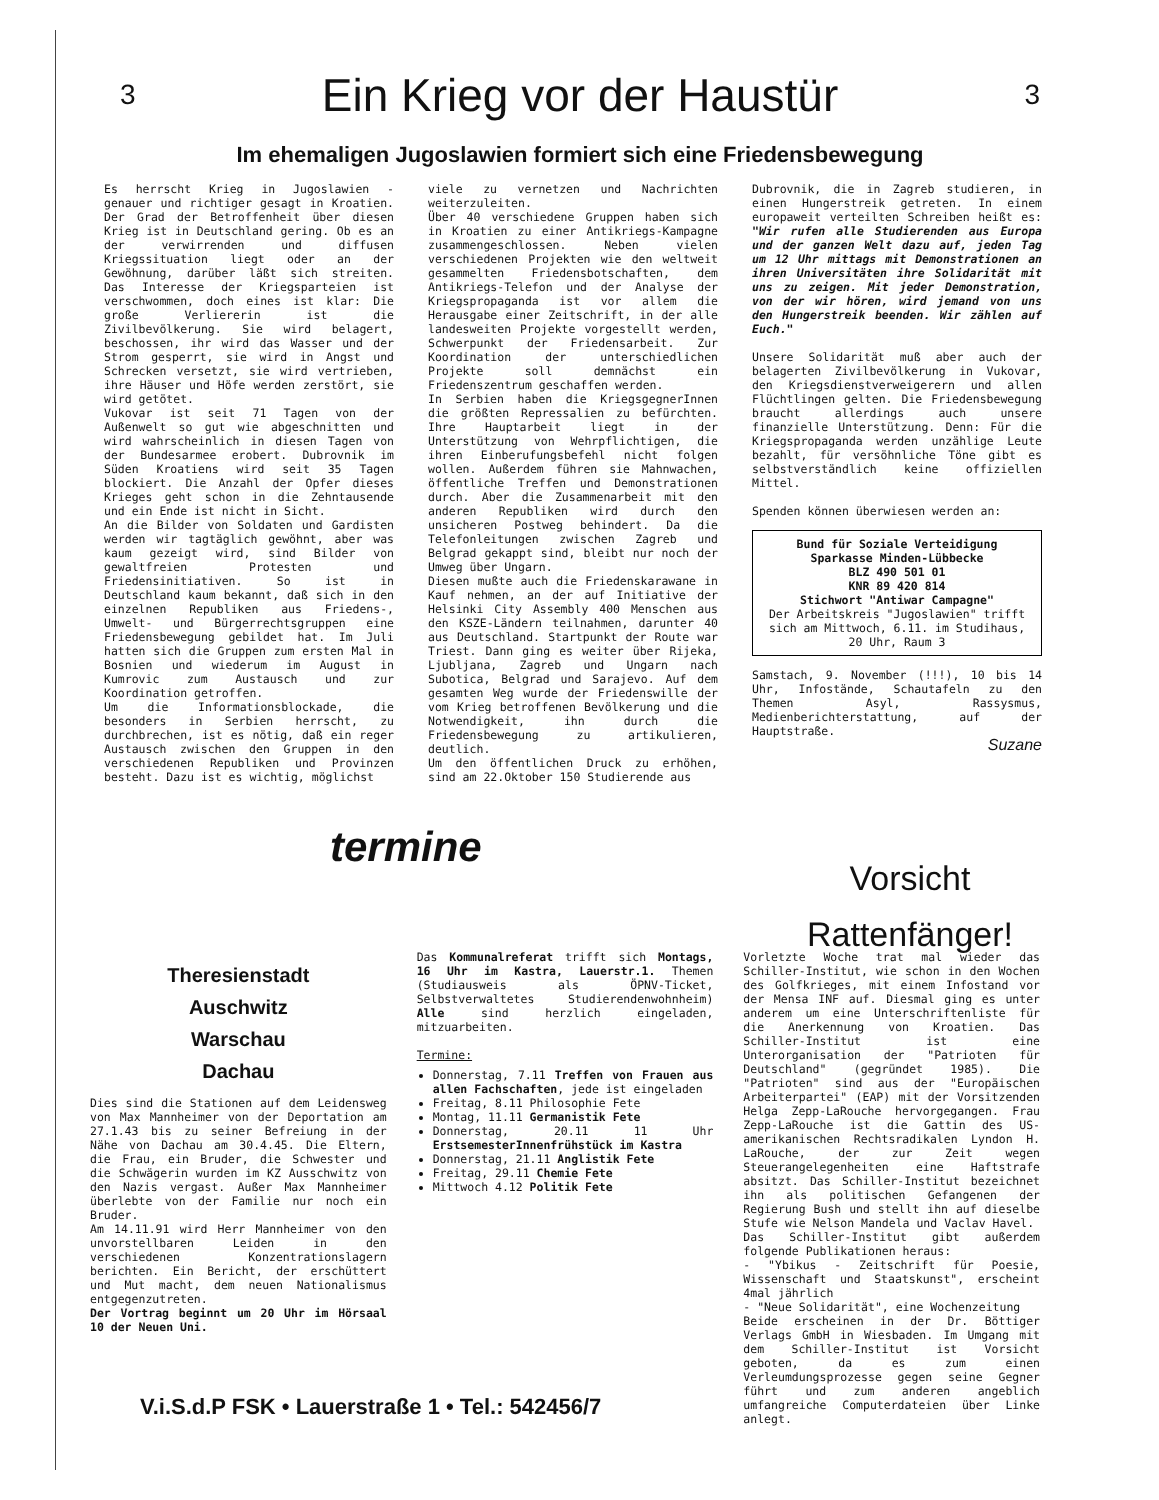3
Ein Krieg vor der Haustür
3
Im ehemaligen Jugoslawien formiert sich eine Friedensbewegung
Es herrscht Krieg in Jugoslawien - genauer und richtiger gesagt in Kroatien. Der Grad der Betroffenheit über diesen Krieg ist in Deutschland gering. Ob es an der verwirrenden und diffusen Kriegssituation liegt oder an der Gewöhnung, darüber läßt sich streiten. Das Interesse der Kriegsparteien ist verschwommen, doch eines ist klar: Die große Verliererin ist die Zivilbevölkerung. Sie wird belagert, beschossen, ihr wird das Wasser und der Strom gesperrt, sie wird in Angst und Schrecken versetzt, sie wird vertrieben, ihre Häuser und Höfe werden zerstört, sie wird getötet.
Vukovar ist seit 71 Tagen von der Außenwelt so gut wie abgeschnitten und wird wahrscheinlich in diesen Tagen von der Bundesarmee erobert. Dubrovnik im Süden Kroatiens wird seit 35 Tagen blockiert. Die Anzahl der Opfer dieses Krieges geht schon in die Zehntausende und ein Ende ist nicht in Sicht.
An die Bilder von Soldaten und Gardisten werden wir tagtäglich gewöhnt, aber was kaum gezeigt wird, sind Bilder von gewaltfreien Protesten und Friedensinitiativen. So ist in Deutschland kaum bekannt, daß sich in den einzelnen Republiken aus Friedens-, Umwelt- und Bürgerrechtsgruppen eine Friedensbewegung gebildet hat. Im Juli hatten sich die Gruppen zum ersten Mal in Bosnien und wiederum im August in Kumrovic zum Austausch und zur Koordination getroffen.
Um die Informationsblockade, die besonders in Serbien herrscht, zu durchbrechen, ist es nötig, daß ein reger Austausch zwischen den Gruppen in den verschiedenen Republiken und Provinzen besteht. Dazu ist es wichtig, möglichst
viele zu vernetzen und Nachrichten weiterzuleiten.
Über 40 verschiedene Gruppen haben sich in Kroatien zu einer Antikriegs-Kampagne zusammengeschlossen. Neben vielen verschiedenen Projekten wie den weltweit gesammelten Friedensbotschaften, dem Antikriegs-Telefon und der Analyse der Kriegspropaganda ist vor allem die Herausgabe einer Zeitschrift, in der alle landesweiten Projekte vorgestellt werden, Schwerpunkt der Friedensarbeit. Zur Koordination der unterschiedlichen Projekte soll demnächst ein Friedenszentrum geschaffen werden.
In Serbien haben die KriegsgegnerInnen die größten Repressalien zu befürchten. Ihre Hauptarbeit liegt in der Unterstützung von Wehrpflichtigen, die ihren Einberufungsbefehl nicht folgen wollen. Außerdem führen sie Mahnwachen, öffentliche Treffen und Demonstrationen durch. Aber die Zusammenarbeit mit den anderen Republiken wird durch den unsicheren Postweg behindert. Da die Telefonleitungen zwischen Zagreb und Belgrad gekappt sind, bleibt nur noch der Umweg über Ungarn.
Diesen mußte auch die Friedenskarawane in Kauf nehmen, an der auf Initiative der Helsinki City Assembly 400 Menschen aus den KSZE-Ländern teilnahmen, darunter 40 aus Deutschland. Startpunkt der Route war Triest. Dann ging es weiter über Rijeka, Ljubljana, Zagreb und Ungarn nach Subotica, Belgrad und Sarajevo. Auf dem gesamten Weg wurde der Friedenswille der vom Krieg betroffenen Bevölkerung und die Notwendigkeit, ihn durch die Friedensbewegung zu artikulieren, deutlich.
Um den öffentlichen Druck zu erhöhen, sind am 22.Oktober 150 Studierende aus
Dubrovnik, die in Zagreb studieren, in einen Hungerstreik getreten. In einem europaweit verteilten Schreiben heißt es: "Wir rufen alle Studierenden aus Europa und der ganzen Welt dazu auf, jeden Tag um 12 Uhr mittags mit Demonstrationen an ihren Universitäten ihre Solidarität mit uns zu zeigen. Mit jeder Demonstration, von der wir hören, wird jemand von uns den Hungerstreik beenden. Wir zählen auf Euch."
Unsere Solidarität muß aber auch der belagerten Zivilbevölkerung in Vukovar, den Kriegsdienstverweigerern und allen Flüchtlingen gelten. Die Friedensbewegung braucht allerdings auch unsere finanzielle Unterstützung. Denn: Für die Kriegspropaganda werden unzählige Leute bezahlt, für versöhnliche Töne gibt es selbstverständlich keine offiziellen Mittel.
Spenden können überwiesen werden an:
Bund für Soziale Verteidigung
Sparkasse Minden-Lübbecke
BLZ 490 501 01
KNR 89 420 814
Stichwort "Antiwar Campagne"
Der Arbeitskreis "Jugoslawien" trifft sich am Mittwoch, 6.11. im Studihaus, 20 Uhr, Raum 3
Samstach, 9. November (!!!), 10 bis 14 Uhr, Infostände, Schautafeln zu den Themen Asyl, Rassysmus, Medienberichterstattung, auf der Hauptstraße.
Suzane
termine
Vorsicht
Rattenfänger!
Theresienstadt
Auschwitz
Warschau
Dachau
Dies sind die Stationen auf dem Leidensweg von Max Mannheimer von der Deportation am 27.1.43 bis zu seiner Befreiung in der Nähe von Dachau am 30.4.45. Die Eltern, die Frau, ein Bruder, die Schwester und die Schwägerin wurden im KZ Ausschwitz von den Nazis vergast. Außer Max Mannheimer überlebte von der Familie nur noch ein Bruder.
Am 14.11.91 wird Herr Mannheimer von den unvorstellbaren Leiden in den verschiedenen Konzentrationslagern berichten. Ein Bericht, der erschüttert und Mut macht, dem neuen Nationalismus entgegenzutreten.
Der Vortrag beginnt um 20 Uhr im Hörsaal 10 der Neuen Uni.
Das Kommunalreferat trifft sich Montags, 16 Uhr im Kastra, Lauerstr.1. Themen (Studiausweis als ÖPNV-Ticket, Selbstverwaltetes Studierendenwohnheim) Alle sind herzlich eingeladen, mitzuarbeiten.
Termine:
Donnerstag, 7.11 Treffen von Frauen aus allen Fachschaften, jede ist eingeladen
Freitag, 8.11 Philosophie Fete
Montag, 11.11 Germanistik Fete
Donnerstag, 20.11 11 Uhr ErstsemesterInnenfrühstück im Kastra
Donnerstag, 21.11 Anglistik Fete
Freitag, 29.11 Chemie Fete
Mittwoch 4.12 Politik Fete
Vorletzte Woche trat mal wieder das Schiller-Institut, wie schon in den Wochen des Golfkrieges, mit einem Infostand vor der Mensa INF auf. Diesmal ging es unter anderem um eine Unterschriftenliste für die Anerkennung von Kroatien. Das Schiller-Institut ist eine Unterorganisation der "Patrioten für Deutschland" (gegründet 1985). Die "Patrioten" sind aus der "Europäischen Arbeiterpartei" (EAP) mit der Vorsitzenden Helga Zepp-LaRouche hervorgegangen. Frau Zepp-LaRouche ist die Gattin des US-amerikanischen Rechtsradikalen Lyndon H. LaRouche, der zur Zeit wegen Steuerangelegenheiten eine Haftstrafe absitzt. Das Schiller-Institut bezeichnet ihn als politischen Gefangenen der Regierung Bush und stellt ihn auf dieselbe Stufe wie Nelson Mandela und Vaclav Havel.
Das Schiller-Institut gibt außerdem folgende Publikationen heraus:
- "Ybikus - Zeitschrift für Poesie, Wissenschaft und Staatskunst", erscheint 4mal jährlich
- "Neue Solidarität", eine Wochenzeitung
Beide erscheinen in der Dr. Böttiger Verlags GmbH in Wiesbaden. Im Umgang mit dem Schiller-Institut ist Vorsicht geboten, da es zum einen Verleumdungsprozesse gegen seine Gegner führt und zum anderen angeblich umfangreiche Computerdateien über Linke anlegt.
V.i.S.d.P FSK • Lauerstraße 1 • Tel.: 542456/7